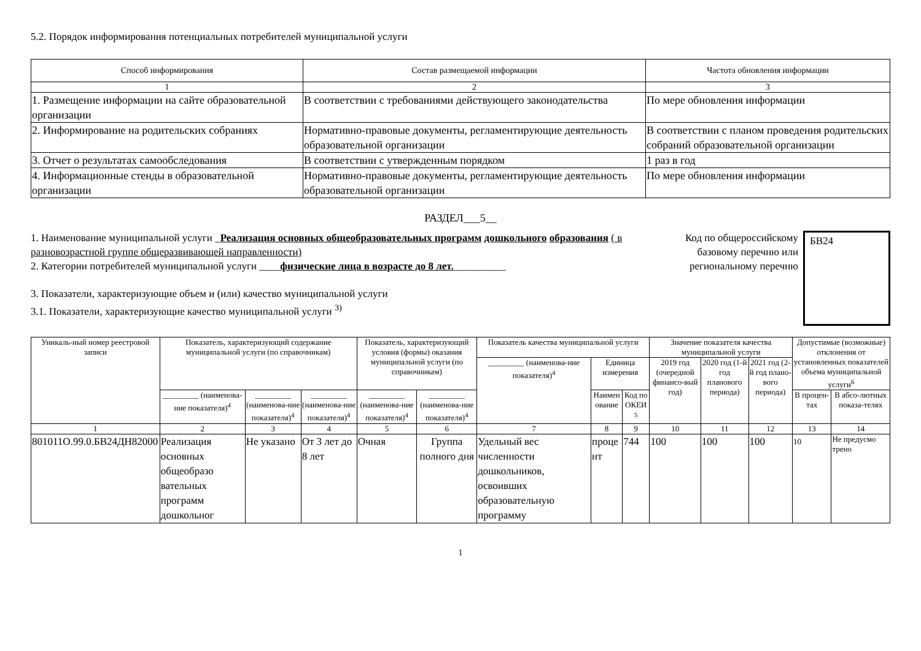5.2. Порядок информирования потенциальных потребителей муниципальной услуги
| Способ информирования | Состав размещаемой информации | Частота обновления информации |
| --- | --- | --- |
| 1 | 2 | 3 |
| 1. Размещение информации на сайте образовательной организации | В соответствии с требованиями действующего законодательства | По мере обновления информации |
| 2. Информирование на родительских собраниях | Нормативно-правовые документы, регламентирующие деятельность образовательной организации | В соответствии с планом проведения родительских собраний образовательной организации |
| 3. Отчет о результатах самообследования | В соответствии с утвержденным порядком | 1 раз в год |
| 4. Информационные стенды в образовательной организации | Нормативно-правовые документы, регламентирующие деятельность образовательной организации | По мере обновления информации |
РАЗДЕЛ___5__
1. Наименование муниципальной услуги _Реализация основных общеобразовательных программ дошкольного образования ( в разновозрастной группе общеразвивающей направленности)
2. Категории потребителей муниципальной услуги ____физические лица в возрасте до 8 лет.__________
3. Показатели, характеризующие объем и (или) качество муниципальной услуги
3.1. Показатели, характеризующие качество муниципальной услуги <sup>3)</sup>
Код по общероссийскому базовому перечню или региональному перечню
БВ24
| Уникаль-ный номер реестровой записи | Показатель, характеризующий содержание муниципальной услуги (по справочникам) | | | Показатель, характеризующий условия (формы) оказания муниципальной услуги (по справочникам) | | Показатель качества муниципальной услуги | | | Значение показателя качества муниципальной услуги | | | Допустимые (возможные) отклонения от установленных показателей объема муниципальной услуги<sup>6</sup> | |
| --- | --- | --- | --- | --- | --- | --- | --- | --- | --- | --- | --- | --- | --- |
| | | | | | | _________ (наименова-ние показателя)<sup>4</sup> | Единица измерения | | 2019 год (очередной финансо-вый год) | 2020 год (1-й год планового периода) | 2021 год (2-й год плано-вого периода) | | |
| | _________ (наименова-ние показателя)<sup>4</sup> | _________ (наименова-ние показателя)<sup>4</sup> | _________ (наименова-ние показателя)<sup>4</sup> | _________ (наименова-ние показателя)<sup>4</sup> | _________ (наименова-ние показателя)<sup>4</sup> | | Наимен ование | Код по ОКЕИ <sup>5</sup> | | | | В процен-тах | В абсо-лютных показа-телях |
| 1 | 2 | 3 | 4 | 5 | 6 | 7 | 8 | 9 | 10 | 11 | 12 | 13 | 14 |
| 801011О.99.0.БВ24ДН82000 | Реализация основных общеобразо вательных программ дошкольног | Не указано | От 3 лет до 8 лет | Очная | Группа полного дня | Удельный вес численности дошкольников, освоивших образовательную программу | проце нт | 744 | 100 | 100 | 100 | 10 | Не предусмо трено |
1